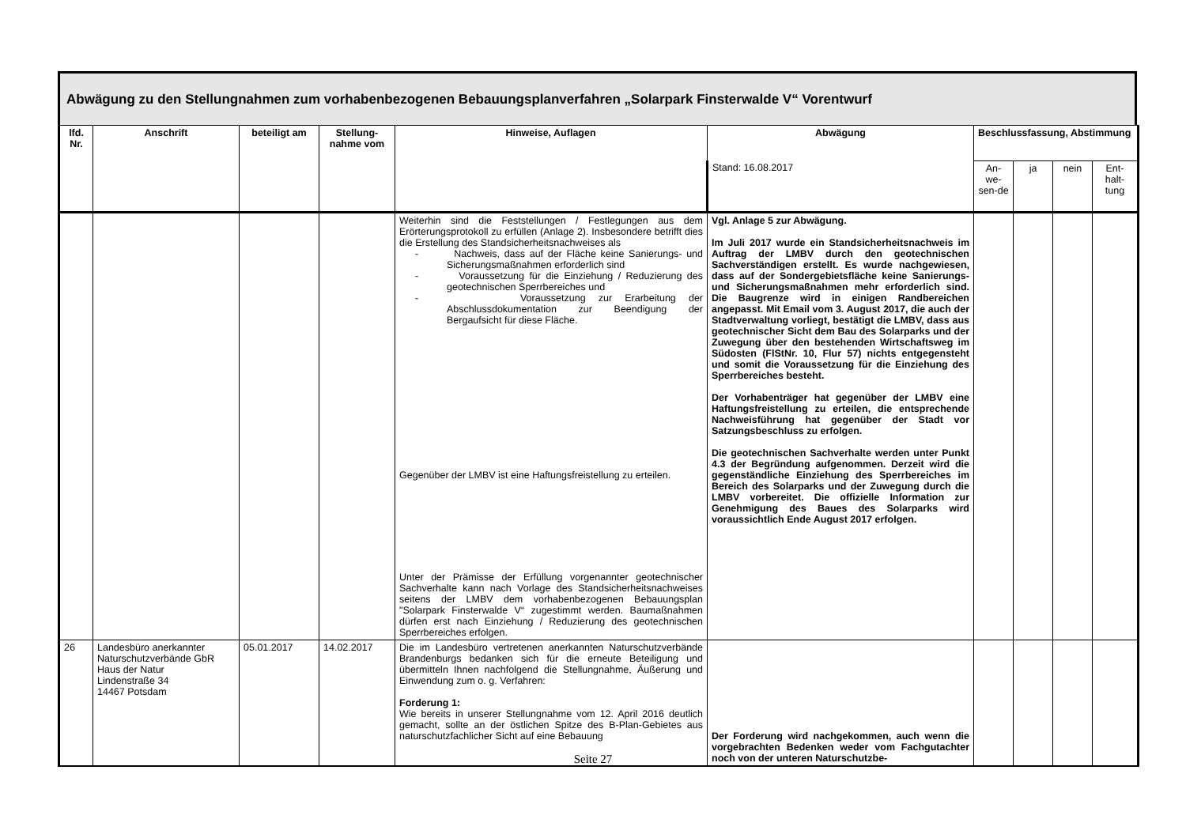Abwägung zu den Stellungnahmen zum vorhabenbezogenen Bebauungsplanverfahren „Solarpark Finsterwalde V“ Vorentwurf
| lfd. Nr. | Anschrift | beteiligt am | Stellung-nahme vom | Hinweise, Auflagen | Abwägung | Beschlussfassung, Abstimmung | | | |
| --- | --- | --- | --- | --- | --- | --- | --- | --- | --- |
| | | | | | Stand: 16.08.2017 | An-we-sen-de | ja | nein | Ent-halt-tung |
| | | | | Weiterhin sind die Feststellungen / Festlegungen aus dem Erörterungsprotokoll zu erfüllen (Anlage 2). Insbesondere betrifft dies die Erstellung des Standsicherheitsnachweises als - Nachweis, dass auf der Fläche keine Sanierungs- und Sicherungsmaßnahmen erforderlich sind - Voraussetzung für die Einziehung / Reduzierung des geotechnischen Sperrbereiches und - Voraussetzung zur Erarbeitung der Abschlussdokumentation zur Beendigung der Bergaufsicht für diese Fläche. Gegenüber der LMBV ist eine Haftungsfreistellung zu erteilen. Unter der Prämisse der Erfüllung vorgenannter geotechnischer Sachverhalte kann nach Vorlage des Standsicherheitsnachweises seitens der LMBV dem vorhabenbezogenen Bebauungsplan "Solarpark Finsterwalde V“ zugestimmt werden. Baumaßnahmen dürfen erst nach Einziehung / Reduzierung des geotechnischen Sperrbereiches erfolgen. | Vgl. Anlage 5 zur Abwägung. Im Juli 2017 wurde ein Standsicherheitsnachweis im Auftrag der LMBV durch den geotechnischen Sachverständigen erstellt. Es wurde nachgewiesen, dass auf der Sondergebietsfläche keine Sanierungs- und Sicherungsmaßnahmen mehr erforderlich sind. Die Baugrenze wird in einigen Randbereichen angepasst. Mit Email vom 3. August 2017, die auch der Stadtverwaltung vorliegt, bestätigt die LMBV, dass aus geotechnischer Sicht dem Bau des Solarparks und der Zuwegung über den bestehenden Wirtschaftsweg im Südosten (FlStNr. 10, Flur 57) nichts entgegensteht und somit die Voraussetzung für die Einziehung des Sperrbereiches besteht. Der Vorhabenträger hat gegenüber der LMBV eine Haftungsfreistellung zu erteilen, die entsprechende Nachweisführung hat gegenüber der Stadt vor Satzungsbeschluss zu erfolgen. Die geotechnischen Sachverhalte werden unter Punkt 4.3 der Begründung aufgenommen. Derzeit wird die gegenständliche Einziehung des Sperrbereiches im Bereich des Solarparks und der Zuwegung durch die LMBV vorbereitet. Die offizielle Information zur Genehmigung des Baues des Solarparks wird voraussichtlich Ende August 2017 erfolgen. | | | | |
| 26 | Landesbüro anerkannter Naturschutzverbände GbR Haus der Natur Lindenstraße 34 14467 Potsdam | 05.01.2017 | 14.02.2017 | Die im Landesbüro vertretenen anerkannten Naturschutzverbände Brandenburgs bedanken sich für die erneute Beteiligung und übermitteln Ihnen nachfolgend die Stellungnahme, Äußerung und Einwendung zum o. g. Verfahren: Forderung 1: Wie bereits in unserer Stellungnahme vom 12. April 2016 deutlich gemacht, sollte an der östlichen Spitze des B-Plan-Gebietes aus naturschutzfachlicher Sicht auf eine Bebauung | Der Forderung wird nachgekommen, auch wenn die vorgebrachten Bedenken weder vom Fachgutachter noch von der unteren Naturschutzbe- | | | | |
Seite 27